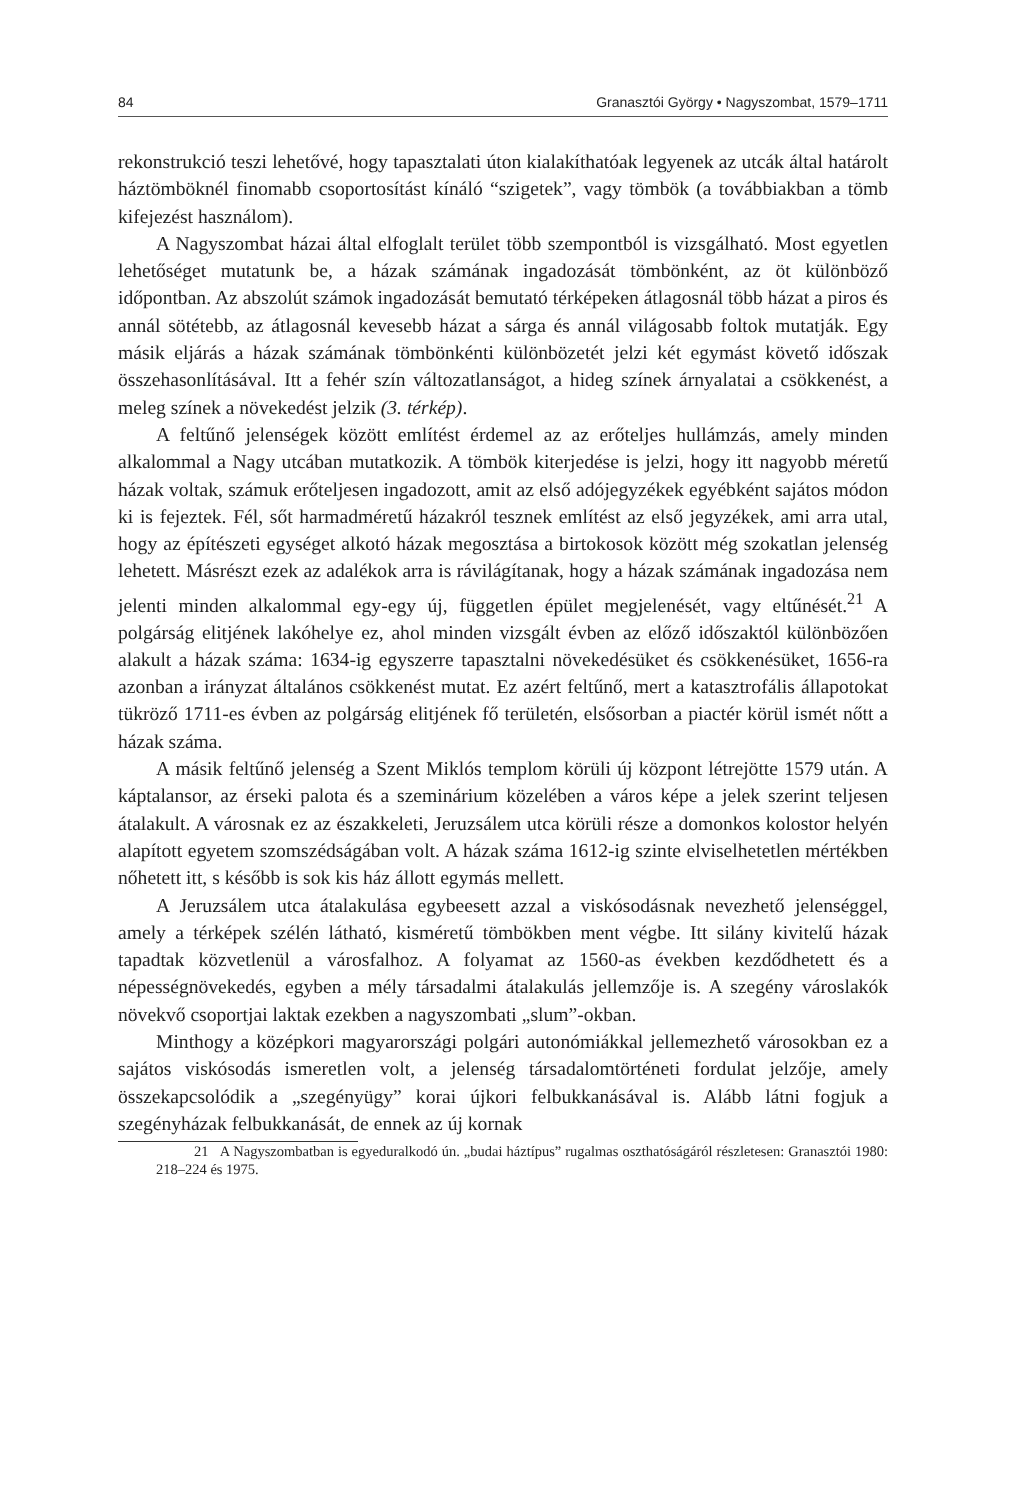84 Granasztói György • Nagyszombat, 1579–1711
rekonstrukció teszi lehetővé, hogy tapasztalati úton kialakíthatóak legyenek az utcák által határolt háztömböknél finomabb csoportosítást kínáló “szigetek”, vagy tömbök (a továbbiakban a tömb kifejezést használom).
A Nagyszombat házai által elfoglalt terület több szempontból is vizsgálható. Most egyetlen lehetőséget mutatunk be, a házak számának ingadozását tömbönként, az öt különböző időpontban. Az abszolút számok ingadozását bemutató térképeken átlagosnál több házat a piros és annál sötétebb, az átlagosnál kevesebb házat a sárga és annál világosabb foltok mutatják. Egy másik eljárás a házak számának tömbönkénti különbözetét jelzi két egymást követő időszak összehasonlításával. Itt a fehér szín változatlanságot, a hideg színek árnyalatai a csökkenést, a meleg színek a növekedést jelzik (3. térkép).
A feltűnő jelenségek között említést érdemel az az erőteljes hullámzás, amely minden alkalommal a Nagy utcában mutatkozik. A tömbök kiterjedése is jelzi, hogy itt nagyobb méretű házak voltak, számuk erőteljesen ingadozott, amit az első adójegyzékek egyébként sajátos módon ki is fejeztek. Fél, sőt harmadméretű házakról tesznek említést az első jegyzékek, ami arra utal, hogy az építészeti egységet alkotó házak megosztása a birtokosok között még szokatlan jelenség lehetett. Másrészt ezek az adalékok arra is rávilágítanak, hogy a házak számának ingadozása nem jelenti minden alkalommal egy-egy új, független épület megjelenését, vagy eltűnését.<sup>21</sup> A polgárság elitjének lakóhelye ez, ahol minden vizsgált évben az előző időszaktól különbözően alakult a házak száma: 1634-ig egyszerre tapasztalni növekedésüket és csökkenésüket, 1656-ra azonban a irányzat általános csökkenést mutat. Ez azért feltűnő, mert a katasztrofális állapotokat tükröző 1711-es évben az polgárság elitjének fő területén, elsősorban a piactér körül ismét nőtt a házak száma.
A másik feltűnő jelenség a Szent Miklós templom körüli új központ létrejötte 1579 után. A káptalansor, az érseki palota és a szeminárium közelében a város képe a jelek szerint teljesen átalakult. A városnak ez az északkeleti, Jeruzsálem utca körüli része a domonkos kolostor helyén alapított egyetem szomszédságában volt. A házak száma 1612-ig szinte elviselhetetlen mértékben nőhetett itt, s később is sok kis ház állott egymás mellett.
A Jeruzsálem utca átalakulása egybeesett azzal a viskósodásnak nevezhető jelenséggel, amely a térképek szélén látható, kisméretű tömbökben ment végbe. Itt silány kivitelű házak tapadtak közvetlenül a városfalhoz. A folyamat az 1560-as években kezdődhetett és a népességnövekedés, egyben a mély társadalmi átalakulás jellemzője is. A szegény városlakók növekvő csoportjai laktak ezekben a nagyszombati „slum”-okban.
Minthogy a középkori magyarországi polgári autonómiákkal jellemezhető városokban ez a sajátos viskósodás ismeretlen volt, a jelenség társadalomtörténeti fordulat jelzője, amely összekapcsolódik a „szegényügy” korai újkori felbukkanásával is. Alább látni fogjuk a szegényházak felbukkanását, de ennek az új kornak
21 A Nagyszombatban is egyeduralkodó ún. „budai háztípus” rugalmas oszthatóságáról részletesen: Granasztói 1980: 218–224 és 1975.